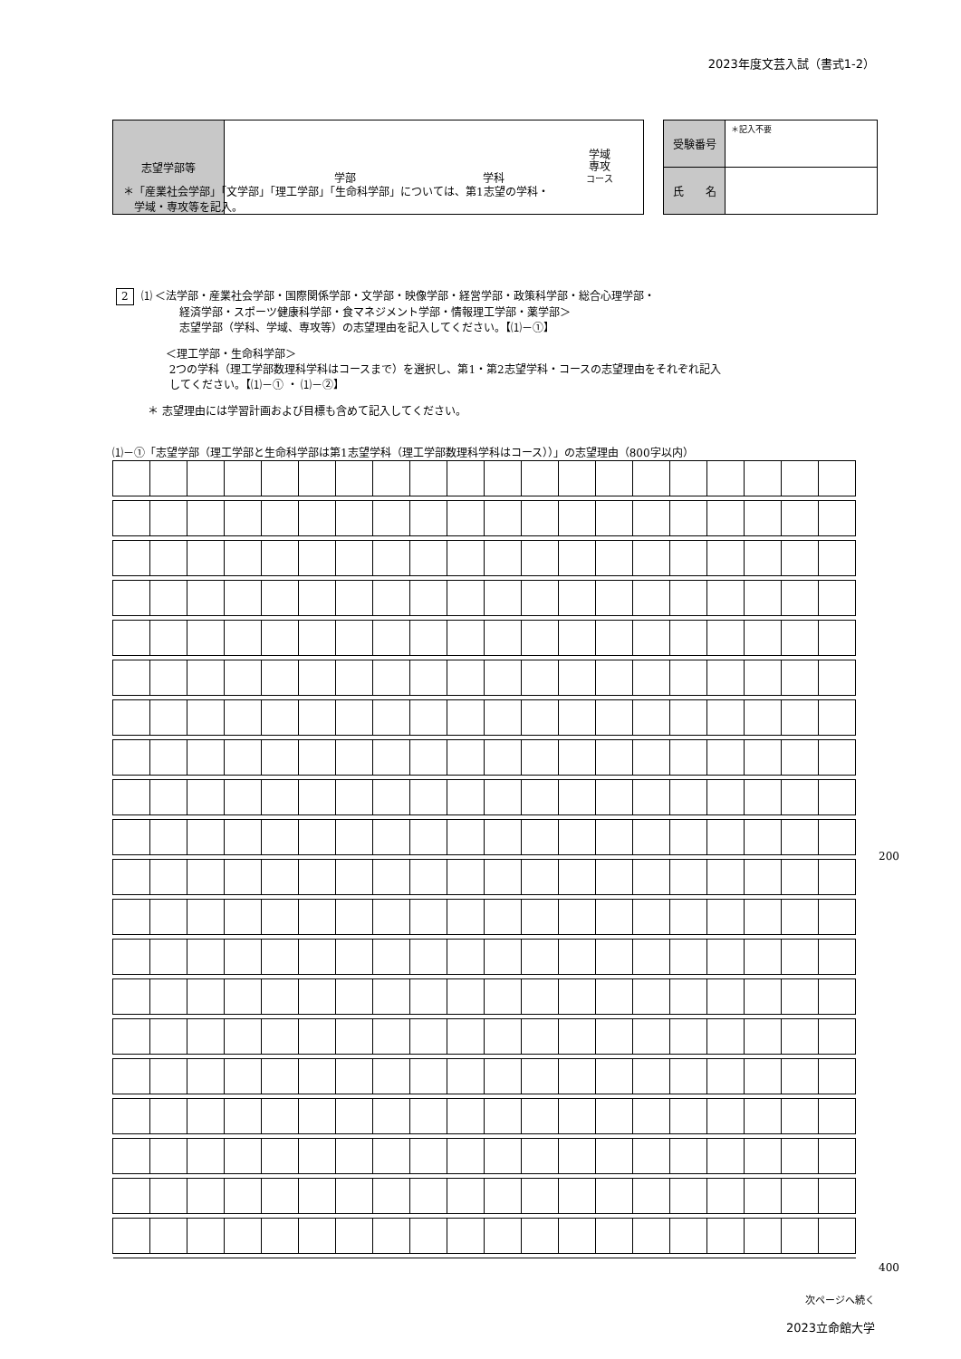2023年度文芸入試（書式1-2）
| 志望学部等 | 学部 学科 学域 専攻 コース |
| 受験番号 | ＊記入不要 |
| 氏 名 | |
＊「産業社会学部」「文学部」「理工学部」「生命科学部」については、第1志望の学科・
　学域・専攻等を記入。
2 ⑴ ＜法学部・産業社会学部・国際関係学部・文学部・映像学部・経営学部・政策科学部・総合心理学部・
経済学部・スポーツ健康科学部・食マネジメント学部・情報理工学部・薬学部＞
志望学部（学科、学域、専攻等）の志望理由を記入してください。【⑴－①】
＜理工学部・生命科学部＞
2つの学科（理工学部数理科学科はコースまで）を選択し、第1・第2志望学科・コースの志望理由をそれぞれ記入
してください。【⑴－① ・ ⑴－②】
＊ 志望理由には学習計画および目標も含めて記入してください。
⑴－①「志望学部（理工学部と生命科学部は第1志望学科（理工学部数理科学科はコース））」の志望理由（800字以内）
200
400
次ページへ続く
2023立命館大学